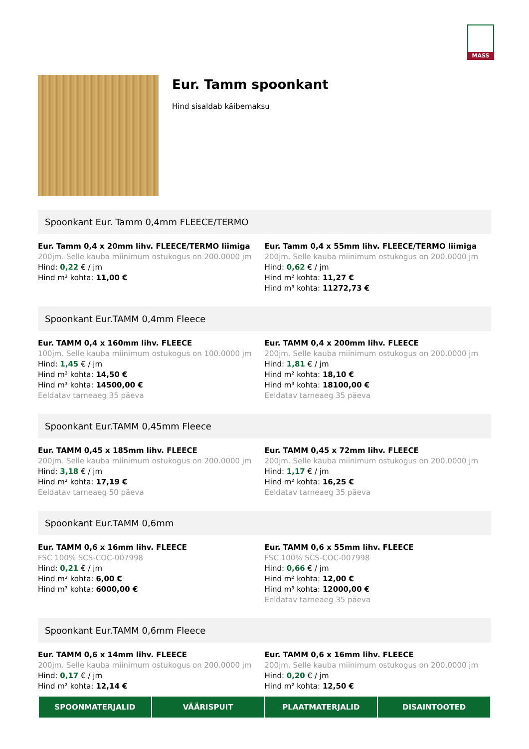MASS
Eur. Tamm spoonkant
Hind sisaldab käibemaksu
Spoonkant Eur. Tamm 0,4mm FLEECE/TERMO
Eur. Tamm 0,4 x 20mm lihv. FLEECE/TERMO liimiga
200jm. Selle kauba miinimum ostukogus on 200.0000 jm
Hind: 0,22 € / jm
Hind m² kohta: 11,00 €
Eur. Tamm 0,4 x 55mm lihv. FLEECE/TERMO liimiga
200jm. Selle kauba miinimum ostukogus on 200.0000 jm
Hind: 0,62 € / jm
Hind m² kohta: 11,27 €
Hind m³ kohta: 11272,73 €
Spoonkant Eur.TAMM 0,4mm Fleece
Eur. TAMM 0,4 x 160mm lihv. FLEECE
100jm. Selle kauba miinimum ostukogus on 100.0000 jm
Hind: 1,45 € / jm
Hind m² kohta: 14,50 €
Hind m³ kohta: 14500,00 €
Eeldatav tarneaeg 35 päeva
Eur. TAMM 0,4 x 200mm lihv. FLEECE
200jm. Selle kauba miinimum ostukogus on 200.0000 jm
Hind: 1,81 € / jm
Hind m² kohta: 18,10 €
Hind m³ kohta: 18100,00 €
Eeldatav tarneaeg 35 päeva
Spoonkant Eur.TAMM 0,45mm Fleece
Eur. TAMM 0,45 x 185mm lihv. FLEECE
200jm. Selle kauba miinimum ostukogus on 200.0000 jm
Hind: 3,18 € / jm
Hind m² kohta: 17,19 €
Eeldatav tarneaeg 50 päeva
Eur. TAMM 0,45 x 72mm lihv. FLEECE
200jm. Selle kauba miinimum ostukogus on 200.0000 jm
Hind: 1,17 € / jm
Hind m² kohta: 16,25 €
Eeldatav tarneaeg 35 päeva
Spoonkant Eur.TAMM 0,6mm
Eur. TAMM 0,6 x 16mm lihv. FLEECE
FSC 100% SCS-COC-007998
Hind: 0,21 € / jm
Hind m² kohta: 6,00 €
Hind m³ kohta: 6000,00 €
Eur. TAMM 0,6 x 55mm lihv. FLEECE
FSC 100% SCS-COC-007998
Hind: 0,66 € / jm
Hind m² kohta: 12,00 €
Hind m³ kohta: 12000,00 €
Eeldatav tarneaeg 35 päeva
Spoonkant Eur.TAMM 0,6mm Fleece
Eur. TAMM 0,6 x 14mm lihv. FLEECE
200jm. Selle kauba miinimum ostukogus on 200.0000 jm
Hind: 0,17 € / jm
Hind m² kohta: 12,14 €
Eur. TAMM 0,6 x 16mm lihv. FLEECE
200jm. Selle kauba miinimum ostukogus on 200.0000 jm
Hind: 0,20 € / jm
Hind m² kohta: 12,50 €
SPOONMATERJALID VÄÄRISPUIT PLAATMATERJALID DISAINTOOTED